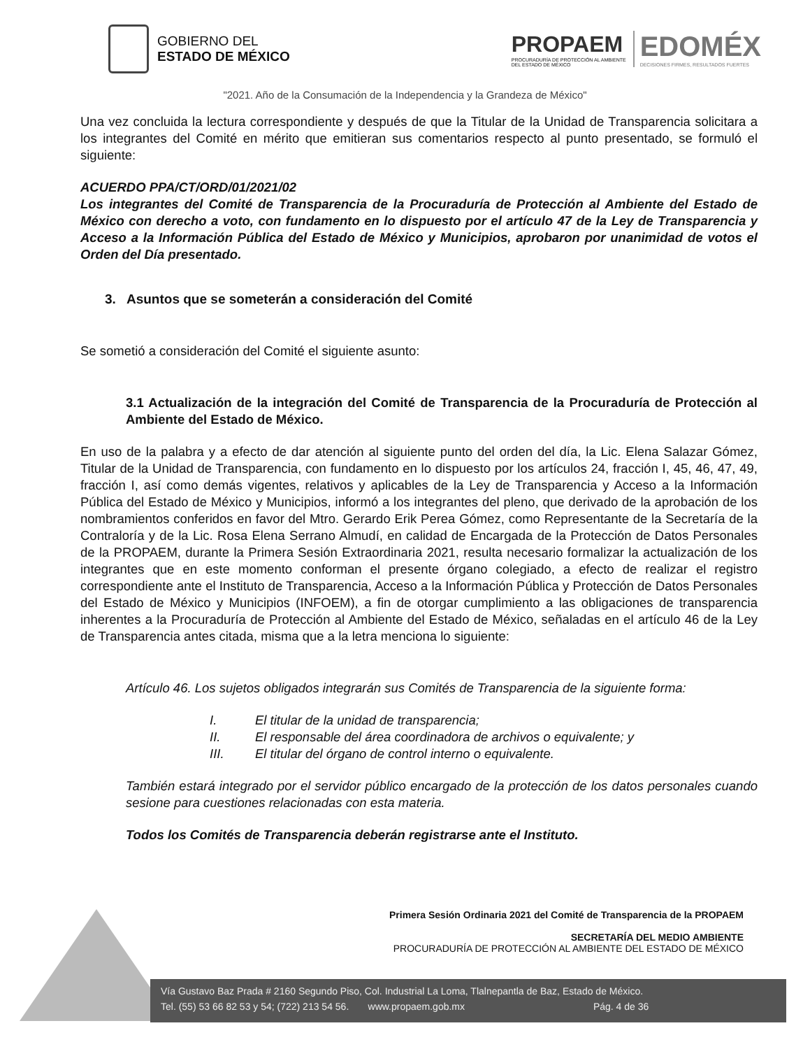GOBIERNO DEL
ESTADO DE MÉXICO
PROPAEM
PROCURADURÍA DE PROTECCIÓN AL AMBIENTE
DEL ESTADO DE MÉXICO
EDOMÉX
DECISIONES FIRMES, RESULTADOS FUERTES
"2021. Año de la Consumación de la Independencia y la Grandeza de México"
Una vez concluida la lectura correspondiente y después de que la Titular de la Unidad de Transparencia solicitara a los integrantes del Comité en mérito que emitieran sus comentarios respecto al punto presentado, se formuló el siguiente:
ACUERDO PPA/CT/ORD/01/2021/02
Los integrantes del Comité de Transparencia de la Procuraduría de Protección al Ambiente del Estado de México con derecho a voto, con fundamento en lo dispuesto por el artículo 47 de la Ley de Transparencia y Acceso a la Información Pública del Estado de México y Municipios, aprobaron por unanimidad de votos el Orden del Día presentado.
3. Asuntos que se someterán a consideración del Comité
Se sometió a consideración del Comité el siguiente asunto:
3.1 Actualización de la integración del Comité de Transparencia de la Procuraduría de Protección al Ambiente del Estado de México.
En uso de la palabra y a efecto de dar atención al siguiente punto del orden del día, la Lic. Elena Salazar Gómez, Titular de la Unidad de Transparencia, con fundamento en lo dispuesto por los artículos 24, fracción I, 45, 46, 47, 49, fracción I, así como demás vigentes, relativos y aplicables de la Ley de Transparencia y Acceso a la Información Pública del Estado de México y Municipios, informó a los integrantes del pleno, que derivado de la aprobación de los nombramientos conferidos en favor del Mtro. Gerardo Erik Perea Gómez, como Representante de la Secretaría de la Contraloría y de la Lic. Rosa Elena Serrano Almudí, en calidad de Encargada de la Protección de Datos Personales de la PROPAEM, durante la Primera Sesión Extraordinaria 2021, resulta necesario formalizar la actualización de los integrantes que en este momento conforman el presente órgano colegiado, a efecto de realizar el registro correspondiente ante el Instituto de Transparencia, Acceso a la Información Pública y Protección de Datos Personales del Estado de México y Municipios (INFOEM), a fin de otorgar cumplimiento a las obligaciones de transparencia inherentes a la Procuraduría de Protección al Ambiente del Estado de México, señaladas en el artículo 46 de la Ley de Transparencia antes citada, misma que a la letra menciona lo siguiente:
Artículo 46. Los sujetos obligados integrarán sus Comités de Transparencia de la siguiente forma:
I. El titular de la unidad de transparencia;
II. El responsable del área coordinadora de archivos o equivalente; y
III. El titular del órgano de control interno o equivalente.
También estará integrado por el servidor público encargado de la protección de los datos personales cuando sesione para cuestiones relacionadas con esta materia.
Todos los Comités de Transparencia deberán registrarse ante el Instituto.
Primera Sesión Ordinaria 2021 del Comité de Transparencia de la PROPAEM
SECRETARÍA DEL MEDIO AMBIENTE
PROCURADURÍA DE PROTECCIÓN AL AMBIENTE DEL ESTADO DE MÉXICO
Vía Gustavo Baz Prada # 2160 Segundo Piso, Col. Industrial La Loma, Tlalnepantla de Baz, Estado de México.
Tel. (55) 53 66 82 53 y 54; (722) 213 54 56. www.propaem.gob.mx Pág. 4 de 36